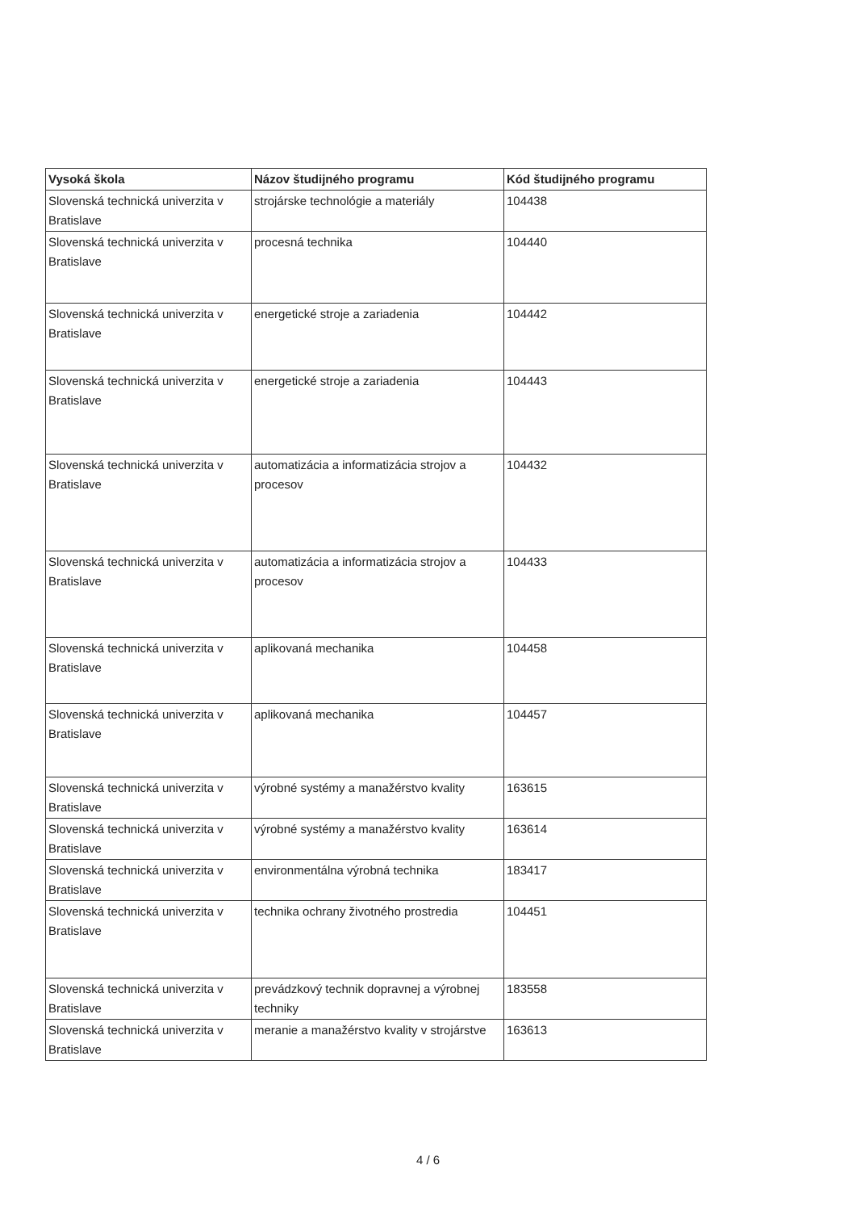| Vysoká škola | Názov študijného programu | Kód študijného programu |
| --- | --- | --- |
| Slovenská technická univerzita v Bratislave | strojárske technológie a materiály | 104438 |
| Slovenská technická univerzita v Bratislave | procesná technika | 104440 |
| Slovenská technická univerzita v Bratislave | energetické stroje a zariadenia | 104442 |
| Slovenská technická univerzita v Bratislave | energetické stroje a zariadenia | 104443 |
| Slovenská technická univerzita v Bratislave | automatizácia a informatizácia strojov a procesov | 104432 |
| Slovenská technická univerzita v Bratislave | automatizácia a informatizácia strojov a procesov | 104433 |
| Slovenská technická univerzita v Bratislave | aplikovaná mechanika | 104458 |
| Slovenská technická univerzita v Bratislave | aplikovaná mechanika | 104457 |
| Slovenská technická univerzita v Bratislave | výrobné systémy a manažérstvo kvality | 163615 |
| Slovenská technická univerzita v Bratislave | výrobné systémy a manažérstvo kvality | 163614 |
| Slovenská technická univerzita v Bratislave | environmentálna výrobná technika | 183417 |
| Slovenská technická univerzita v Bratislave | technika ochrany životného prostredia | 104451 |
| Slovenská technická univerzita v Bratislave | prevádzkový technik dopravnej a výrobnej techniky | 183558 |
| Slovenská technická univerzita v Bratislave | meranie a manažérstvo kvality v strojárstve | 163613 |
4 / 6